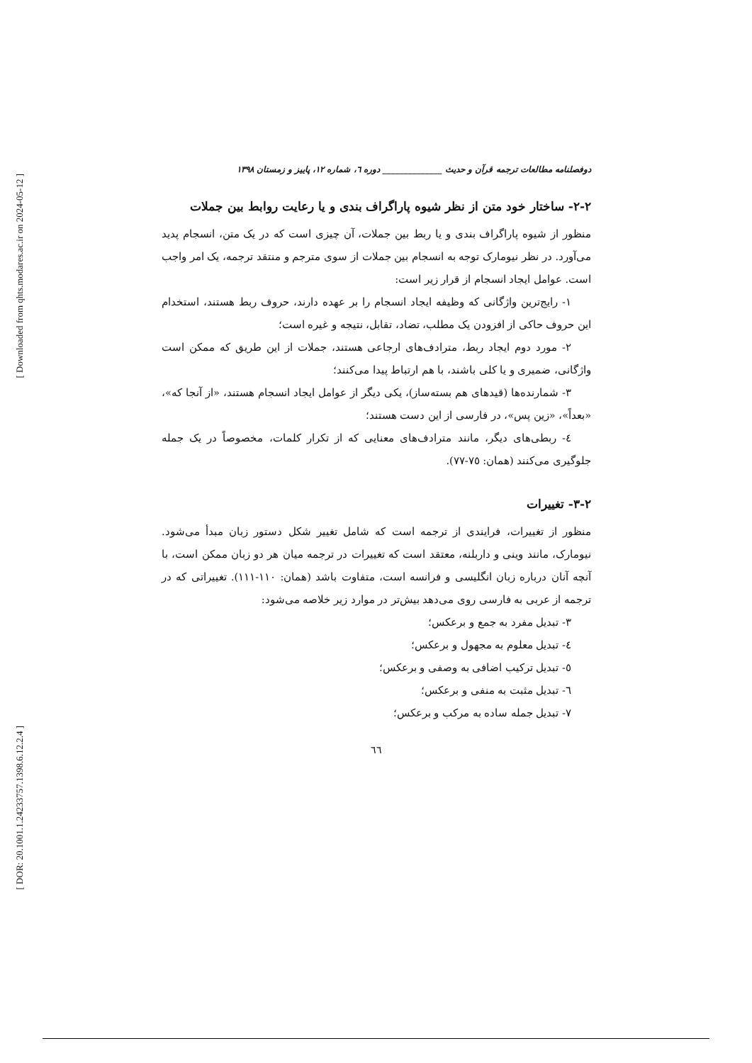[ Downloaded from qhts.modares.ac.ir on 2024-05-12 ]
[ DOR: 20.1001.1.24233757.1398.6.12.2.4 ]
دوفصلنامه مطالعات ترجمه قرآن و حدیث ______________ دوره ٦، شماره ١٢، پاییز و زمستان ١٣٩٨
٢-٢- ساختار خود متن از نظر شیوه پاراگراف بندی و یا رعایت روابط بین جملات
منظور از شیوه پاراگراف بندی و یا ربط بین جملات، آن چیزی است که در یک متن، انسجام پدید می‌آورد. در نظر نیومارک توجه به انسجام بین جملات از سوی مترجم و منتقد ترجمه، یک امر واجب است. عوامل ایجاد انسجام از قرار زیر است:
١- رایج‌ترین واژگانی که وظیفه ایجاد انسجام را بر عهده دارند، حروف ربط هستند، استخدام این حروف حاکی از افزودن یک مطلب، تضاد، تقابل، نتیجه و غیره است؛
٢- مورد دوم ایجاد ربط، مترادف‌های ارجاعی هستند، جملات از این طریق که ممکن است واژگانی، ضمیری و یا کلی باشند، با هم ارتباط پیدا می‌کنند؛
٣- شمارنده‌ها (قیدهای هم بسته‌ساز)، یکی دیگر از عوامل ایجاد انسجام هستند، «از آنجا که»، «بعداً»، «زین پس»، در فارسی از این دست هستند؛
٤- ربطی‌های دیگر، مانند مترادف‌های معنایی که از تکرار کلمات، مخصوصاً در یک جمله جلوگیری می‌کنند (همان: ٧٥-٧٧).
٢-٣- تغییرات
منظور از تغییرات، فرایندی از ترجمه است که شامل تغییر شکل دستور زبان مبدأ می‌شود. نیومارک، مانند وینی و داربلنه، معتقد است که تغییرات در ترجمه میان هر دو زبان ممکن است، با آنچه آنان درباره زبان انگلیسی و فرانسه است، متفاوت باشد (همان: ١١٠-١١١). تغییراتی که در ترجمه از عربی به فارسی روی می‌دهد بیش‌تر در موارد زیر خلاصه می‌شود:
٣- تبدیل مفرد به جمع و برعکس؛
٤- تبدیل معلوم به مجهول و برعکس؛
٥- تبدیل ترکیب اضافی به وصفی و برعکس؛
٦- تبدیل مثبت به منفی و برعکس؛
٧- تبدیل جمله ساده به مرکب و برعکس؛
٦٦